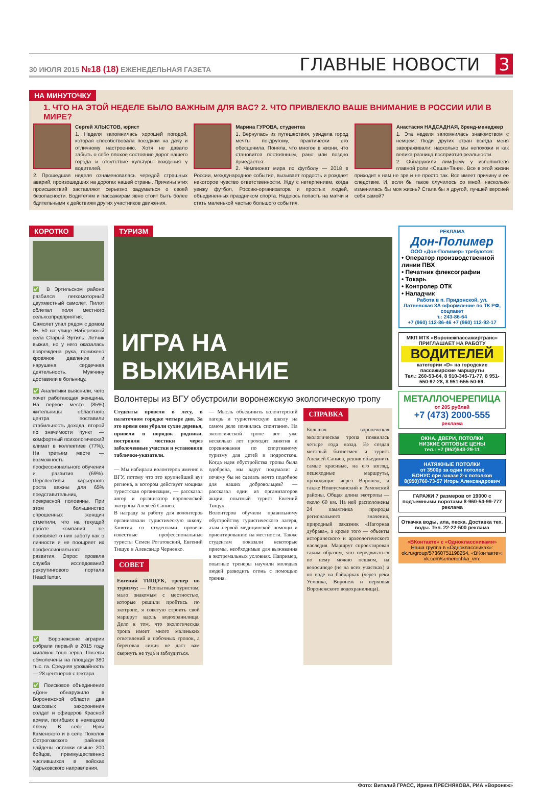30 ИЮЛЯ 2015 №18 (18) ЕЖЕНЕДЕЛЬНАЯ ГАЗЕТА
ГЛАВНЫЕ НОВОСТИ 3
НА МИНУТОЧКУ
1. ЧТО НА ЭТОЙ НЕДЕЛЕ БЫЛО ВАЖНЫМ ДЛЯ ВАС? 2. ЧТО ПРИВЛЕКЛО ВАШЕ ВНИМАНИЕ В РОССИИ ИЛИ В МИРЕ?
Сергей ХЛЫСТОВ, юрист
1. Неделя запомнилась хорошей погодой, которая способствовала поездкам на дачу и отличному настроению. Хотя не давало забыть о себе плохое состояние дорог нашего города и отсутствие культуры вождения у водителей.
2. Прошедшая неделя ознаменовалась чередой страшных аварий, произошедших на дорогах нашей страны. Причины этих происшествий заставляют серьезно задуматься о своей безопасности. Водителям и пассажирам явно стоит быть более бдительными к действиям других участников движения.
Марина ГУРОВА, студентка
1. Вернулась из путешествия, увидела город мечты по-другому, практически его обесценила. Поняла, что многое в жизни, что становится постоянным, рано или поздно приедается.
2. Чемпионат мира по футболу — 2018 в России, международное событие, вызывает гордость и рождает некоторое чувство ответственности. Жду с нетерпением, когда увижу футбол, Россию-организатора и простых людей, объединенных праздником спорта. Надеюсь попасть на матчи и стать маленькой частью большого события.
Анастасия НАДСАДНАЯ, бренд-менеджер
1. Эта неделя запомнилась знакомством с немцем. Люди других стран всегда меня завораживали: насколько мы непохожи и как велика разница восприятия реальности.
2. Обнаружили лимфому у исполнителя главной роли «Саша+Таня». Все в этой жизни приходит к нам не зря и не просто так. Все имеет причину и ее следствие. И, если бы такое случилось со мной, насколько изменилась бы моя жизнь? Стала бы я другой, лучшей версией себя самой?
КОРОТКО
✅ В Эртильском районе разбился легкомоторный двухместный самолет. Пилот облетал поля местного сельхозпредприятия. Самолет упал рядом с домом № 50 на улице Набережной села Старый Эртиль. Летчик выжил, но у него оказалась повреждена рука, понижено кровяное давление и нарушена сердечная деятельность. Мужчину доставили в больницу.
✅ Аналитики выяснили, чего хочет работающая женщина. На первое место (85%) жительницы областного центра поставили стабильность дохода, второй по значимости пункт — комфортный психологический климат в коллективе (77%). На третьем месте — возможность профессионального обучения и развития (69%). Перспективы карьерного роста важны для 65% представительниц прекрасной половины. При этом большинство опрошенных женщин отметили, что на текущей работе компания не проявляет о них заботу как о личности и не поощряет их профессионального развития. Опрос провела служба исследований рекрутингового портала HeadHunter.
✅ Воронежские аграрии собрали первый в 2015 году миллион тонн зерна. Посевы обмолочены на площади 380 тыс. га. Средняя урожайность — 28 центнеров с гектара.
✅ Поисковое объединение «Дон» обнаружило в Воронежской области два массовых захоронения солдат и офицеров Красной армии, погибших в немецком плену. В селе Ярки Каменского и в селе Похолок Острогожского районов найдены останки свыше 200 бойцов, преимущественно числившихся в войсках Харьковского направления.
ТУРИЗМ
ИГРА НА ВЫЖИВАНИЕ
Волонтеры из ВГУ обустроили воронежскую экологическую тропу
Студенты провели в лесу, в палаточном городке четыре дня. За это время они убрали сухие деревья, привели в порядок родники, построили мостики через заболоченные участки и установили таблички-указатели.
— Мы набирали волонтеров именно в ВГУ, потому что это крупнейший вуз региона, в котором действует мощная туристская организация, — рассказал автор и организатор воронежской экотропы Алексей Саниев.
В награду за работу для волонтеров организовали туристическую школу. Занятия со студентами провели известные профессиональные туристы Семен Рогатовский, Евгений Тищук и Александр Черненко.
СОВЕТ
Евгений ТИЩУК, тренер по туризму: — Неопытным туристам, мало знакомым с местностью, которые решили пройтись по экотропе, я советую строить свой маршрут вдоль водохранилища. Дело в том, что экологическая тропа имеет много маленьких ответвлений и побочных тропок, а береговая линия не даст вам свернуть не туда и заблудиться.
— Мысль объединить волонтерский лагерь и туристическую школу на самом деле появилась спонтанно. На экологической тропе вот уже несколько лет проходят занятия и соревнования по спортивному туризму для детей и подростков. Когда идея обустройства тропы была одобрена, мы вдруг подумали: а почему бы не сделать нечто подобное для наших добровольцев? — рассказал один из организаторов акции, опытный турист Евгений Тищук.
Волонтеров обучили правильному обустройству туристического лагеря, азам первой медицинской помощи и ориентированию на местности. Также студентам показали некоторые приемы, необходимые для выживания в экстремальных условиях. Например, опытные тренеры научили молодых людей разводить огонь с помощью трения.
СПРАВКА
Большая воронежская экологическая тропа появилась четыре года назад. Ее создал местный бизнесмен и турист Алексей Саниев, решив объединить самые красивые, на его взгляд, пешеходные маршруты, проходящие через Воронеж, а также Новоусманский и Рамонский районы. Общая длина экотропы — около 60 км. На ней расположены 24 памятника природы регионального значения, природный заказник «Нагорная дубрава», а кроме того — объекты исторического и археологического наследия. Маршрут спроектирован таким образом, что передвигаться по нему можно пешком, на велосипеде (не на всех участках) и по воде на байдарках (через реки Усманка, Воронеж и верховья Воронежского водохранилища).
РЕКЛАМА
Дон-Полимер
ООО «Дон-Полимер» требуются:
• Оператор производственной линии ПВХ
• Печатник флексографии
• Токарь
• Контролер ОТК
• Наладчик
Работа в п. Придонской, ул. Латненская 3А оформление по ТК РФ, соцпакет
т.: 243-86-64
+7 (960) 112-86-46 +7 (960) 112-92-17
МКП МТК «Воронежпассажиртранс» ПРИГЛАШАЕТ НА РАБОТУ
ВОДИТЕЛЕЙ
категории «D» на городские пассажирские маршруты
Тел.: 260-53-64, 8 910-345-71-77, 8 951-550-97-28, 8 951-555-50-69.
МЕТАЛЛОЧЕРЕПИЦА
от 205 рублей
+7 (473) 2000-555
реклама
ОКНА, ДВЕРИ, ПОТОЛКИ
НИЗКИЕ ОПТОВЫЕ ЦЕНЫ
тел.: +7 (952)543-29-11
НАТЯЖНЫЕ ПОТОЛКИ
от 3500р за один потолок
БОНУС при заказе 2-х потолков
8(950)760-73-57 Игорь Александрович
ГАРАЖИ 7 размеров от 19000 с подъемными воротами 8-960-54-99-777 реклама
Откачка воды, ила, песка. Доставка тех. воды. Тел. 22-22-500 реклама
«ВКонтакте» с «Одноклассниками»
Наша группа в «Одноклассниках»: ok.ru/group/57360751198254, «ВКонтакте»: vk.com/semerochka_vrn.
Фото: Виталий ГРАСС, Ирина ПРЕСНЯКОВА, РИА «Воронеж»